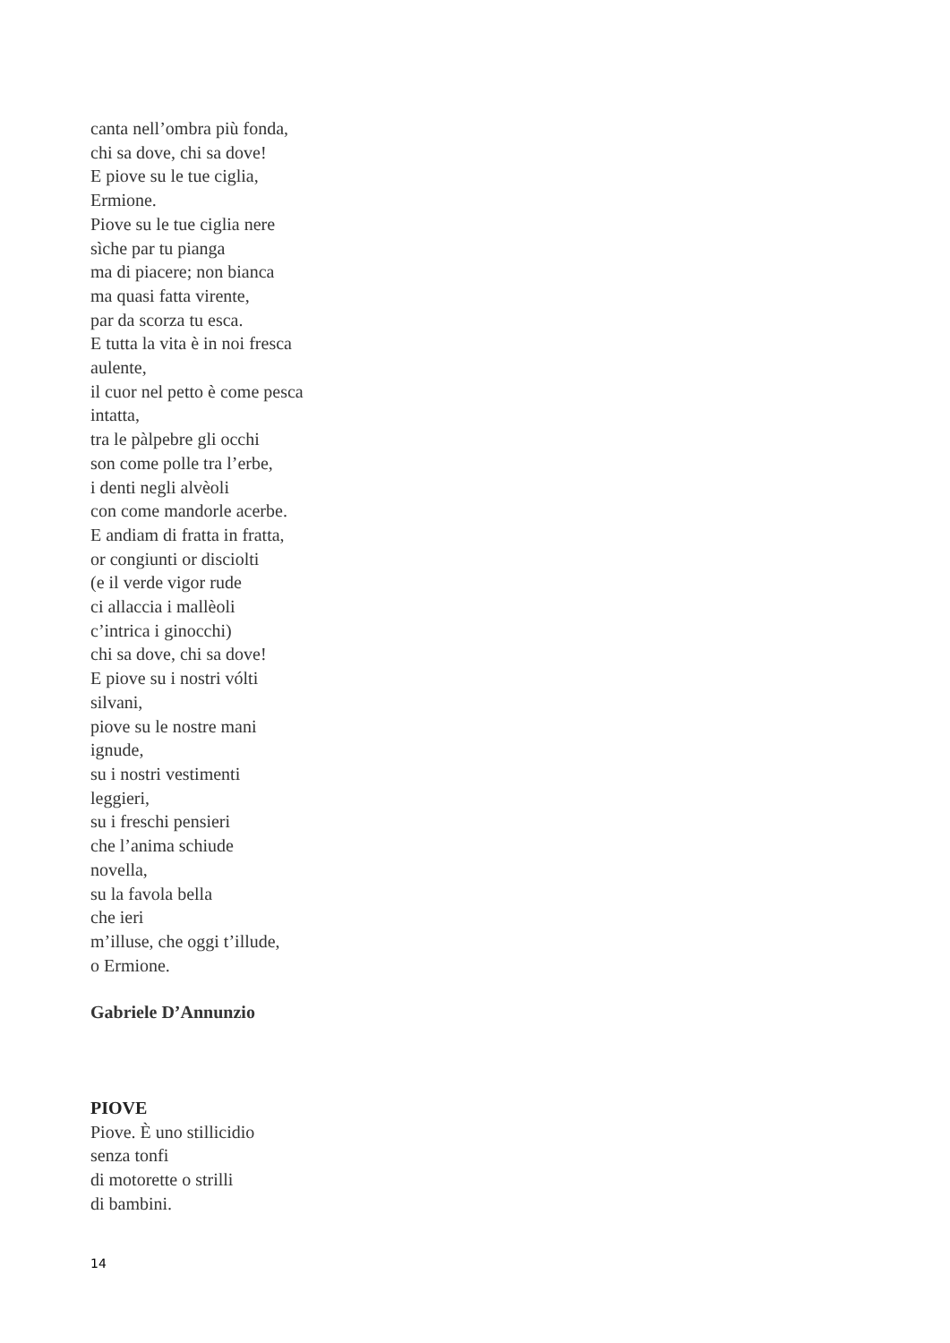canta nell’ombra più fonda,
chi sa dove, chi sa dove!
E piove su le tue ciglia,
Ermione.
Piove su le tue ciglia nere
sìche par tu pianga
ma di piacere; non bianca
ma quasi fatta virente,
par da scorza tu esca.
E tutta la vita è in noi fresca
aulente,
il cuor nel petto è come pesca
intatta,
tra le pàlpebre gli occhi
son come polle tra l’erbe,
i denti negli alvèoli
con come mandorle acerbe.
E andiam di fratta in fratta,
or congiunti or disciolti
(e il verde vigor rude
ci allaccia i mallèoli
c’intrica i ginocchi)
chi sa dove, chi sa dove!
E piove su i nostri vólti
silvani,
piove su le nostre mani
ignude,
su i nostri vestimenti
leggieri,
su i freschi pensieri
che l’anima schiude
novella,
su la favola bella
che ieri
m’illuse, che oggi t’illude,
o Ermione.
Gabriele D’Annunzio
PIOVE
Piove. È uno stillicidio
senza tonfi
di motorette o strilli
di bambini.
14